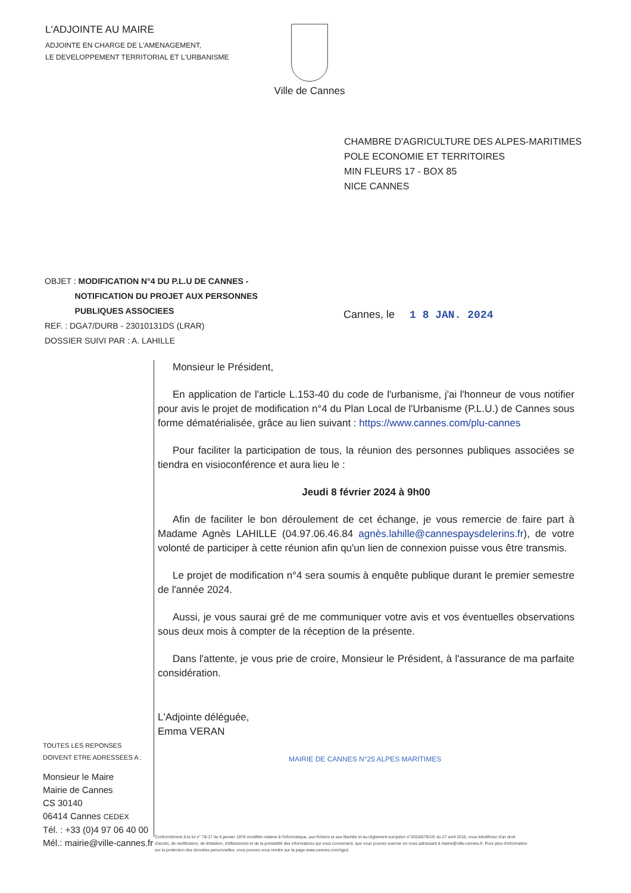L'ADJOINTE AU MAIRE
ADJOINTE EN CHARGE DE L'AMENAGEMENT,
LE DEVELOPPEMENT TERRITORIAL ET L'URBANISME
Ville de Cannes
CHAMBRE D'AGRICULTURE DES ALPES-MARITIMES
POLE ECONOMIE ET TERRITOIRES
MIN FLEURS 17 - BOX 85
NICE CANNES
OBJET : MODIFICATION N°4 DU P.L.U DE CANNES -
NOTIFICATION DU PROJET AUX PERSONNES
PUBLIQUES ASSOCIEES
REF. : DGA7/DURB - 23010131DS (LRAR)
DOSSIER SUIVI PAR : A. LAHILLE
Cannes, le 1 8 JAN. 2024
Monsieur le Président,
En application de l'article L.153-40 du code de l'urbanisme, j'ai l'honneur de vous notifier pour avis le projet de modification n°4 du Plan Local de l'Urbanisme (P.L.U.) de Cannes sous forme dématérialisée, grâce au lien suivant : https://www.cannes.com/plu-cannes
Pour faciliter la participation de tous, la réunion des personnes publiques associées se tiendra en visioconférence et aura lieu le :
Jeudi 8 février 2024 à 9h00
Afin de faciliter le bon déroulement de cet échange, je vous remercie de faire part à Madame Agnès LAHILLE (04.97.06.46.84 agnès.lahille@cannespaysdelerins.fr), de votre volonté de participer à cette réunion afin qu'un lien de connexion puisse vous être transmis.
Le projet de modification n°4 sera soumis à enquête publique durant le premier semestre de l'année 2024.
Aussi, je vous saurai gré de me communiquer votre avis et vos éventuelles observations sous deux mois à compter de la réception de la présente.
Dans l'attente, je vous prie de croire, Monsieur le Président, à l'assurance de ma parfaite considération.
L'Adjointe déléguée,
Emma VERAN
MAIRIE DE CANNES N°25 ALPES MARITIMES
TOUTES LES REPONSES
DOIVENT ETRE ADRESSEES A :
Monsieur le Maire
Mairie de Cannes
CS 30140
06414 Cannes CEDEX
Tél. : +33 (0)4 97 06 40 00
Mél.: mairie@ville-cannes.fr
Conformément à la loi n° 78-17 du 6 janvier 1978 modifiée relative à l'informatique, aux fichiers et aux libertés et au règlement européen n°2016/679/UE du 27 avril 2016, vous bénéficiez d'un droit d'accès, de rectification, de limitation, d'effacement et de la portabilité des informations qui vous concernent, que vous pouvez exercer en vous adressant à mairie@ville-cannes.fr. Pour plus d'information sur la protection des données personnelles, vous pouvez vous rendre sur la page www.cannes.com/rgpd.